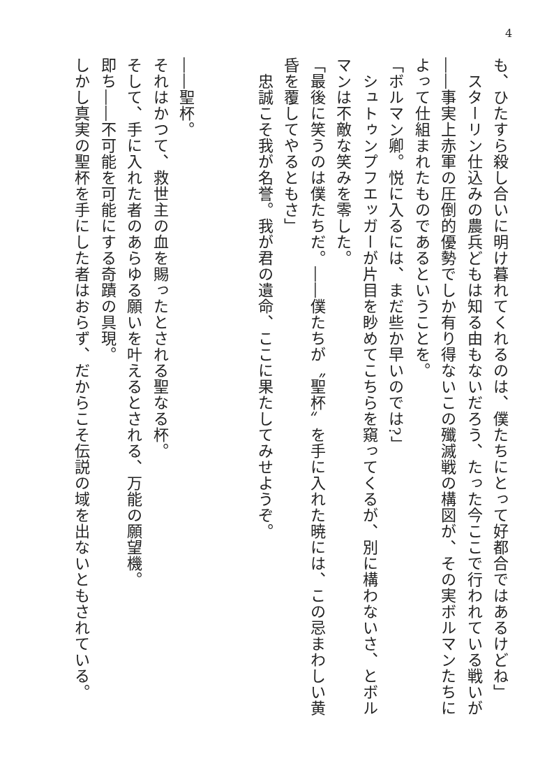4
も、ひたすら殺し合いに明け暮れてくれるのは、僕たちにとって好都合ではあるけどね」
　スターリン仕込みの農兵どもは知る由もないだろう、たった今ここで行われている戦いが――事実上赤軍の圧倒的優勢でしか有り得ないこの殲滅戦の構図が、その実ボルマンたちによって仕組まれたものであるということを。
「ボルマン卿。悦に入るには、まだ些か早いのでは?」
　シュトゥンプフエッガーが片目を眇めてこちらを窺ってくるが、別に構わないさ、とボルマンは不敵な笑みを零した。
「最後に笑うのは僕たちだ。――僕たちが〝聖杯〟を手に入れた暁には、この忌まわしい黄昏を覆してやるともさ」
　忠誠こそ我が名誉。我が君の遺命、ここに果たしてみせようぞ。
　
　
――聖杯。
それはかつて、救世主の血を賜ったとされる聖なる杯。
そして、手に入れた者のあらゆる願いを叶えるとされる、万能の願望機。
即ち――不可能を可能にする奇蹟の具現。
しかし真実の聖杯を手にした者はおらず、だからこそ伝説の域を出ないともされている。